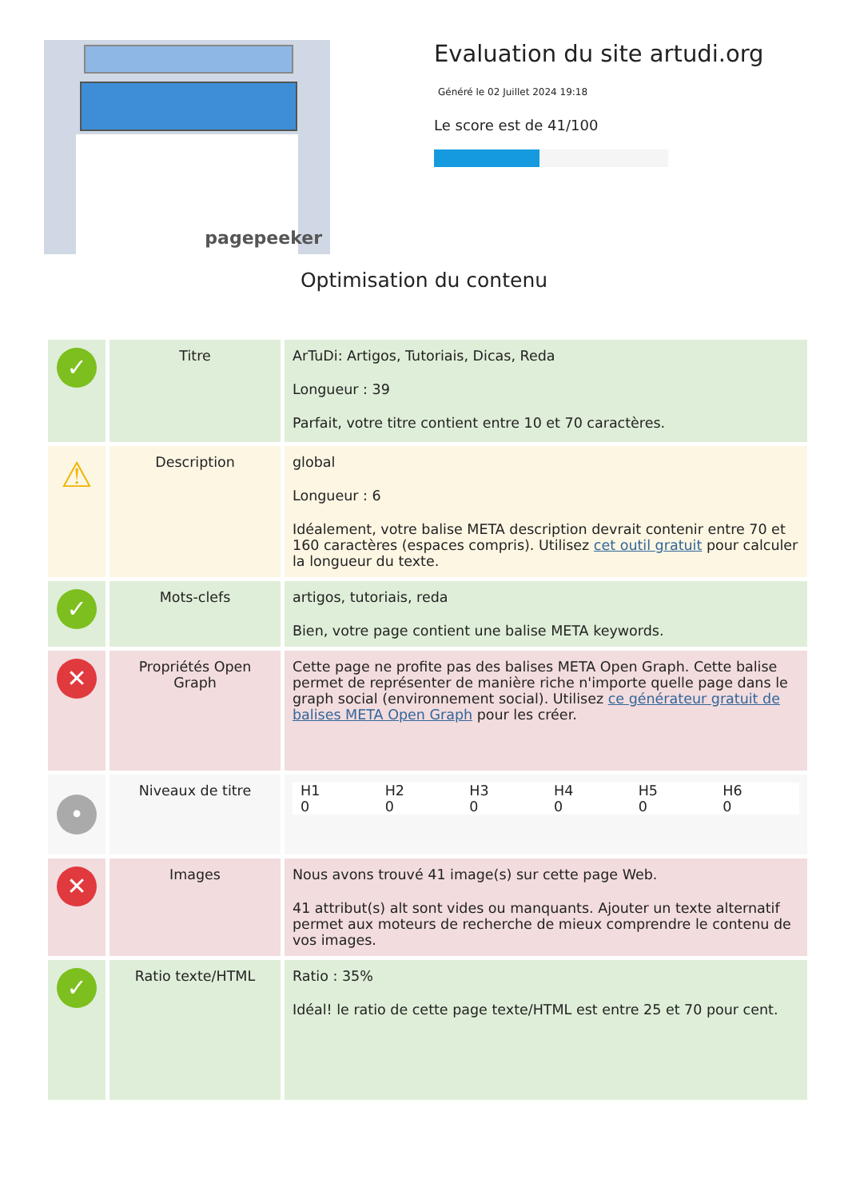pagepeeker
Evaluation du site artudi.org
Généré le 02 Juillet 2024 19:18
Le score est de 41/100
Optimisation du contenu
| ✓ | Titre | ArTuDi: Artigos, Tutoriais, Dicas, Reda Longueur : 39 Parfait, votre titre contient entre 10 et 70 caractères. |
| ⚠ | Description | global Longueur : 6 Idéalement, votre balise META description devrait contenir entre 70 et 160 caractères (espaces compris). Utilisez cet outil gratuit pour calculer la longueur du texte. |
| ✓ | Mots-clefs | artigos, tutoriais, reda Bien, votre page contient une balise META keywords. |
| ✕ | Propriétés Open Graph | Cette page ne profite pas des balises META Open Graph. Cette balise permet de représenter de manière riche n'importe quelle page dans le graph social (environnement social). Utilisez ce générateur gratuit de balises META Open Graph pour les créer. |
| • | Niveaux de titre | / H1 0 / H2 0 / H3 0 / H4 0 / H5 0 / H6 0 / |
| ✕ | Images | Nous avons trouvé 41 image(s) sur cette page Web. 41 attribut(s) alt sont vides ou manquants. Ajouter un texte alternatif permet aux moteurs de recherche de mieux comprendre le contenu de vos images. |
| ✓ | Ratio texte/HTML | Ratio : 35% Idéal! le ratio de cette page texte/HTML est entre 25 et 70 pour cent. |